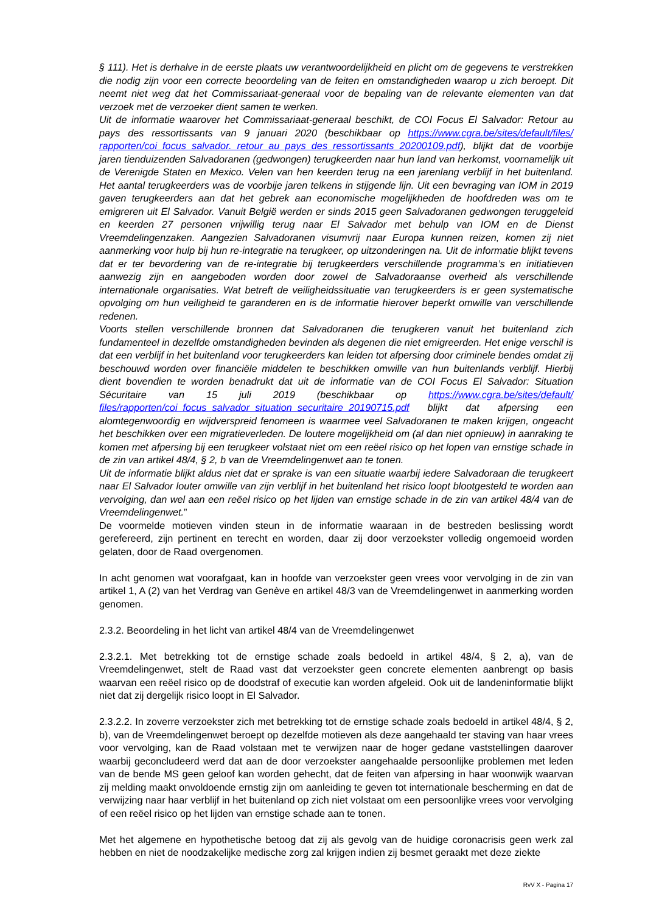§ 111). Het is derhalve in de eerste plaats uw verantwoordelijkheid en plicht om de gegevens te verstrekken die nodig zijn voor een correcte beoordeling van de feiten en omstandigheden waarop u zich beroept. Dit neemt niet weg dat het Commissariaat-generaal voor de bepaling van de relevante elementen van dat verzoek met de verzoeker dient samen te werken.
Uit de informatie waarover het Commissariaat-generaal beschikt, de COI Focus El Salvador: Retour au pays des ressortissants van 9 januari 2020 (beschikbaar op https://www.cgra.be/sites/default/files/ rapporten/coi_focus_salvador._retour_au_pays_des_ressortissants_20200109.pdf), blijkt dat de voorbije jaren tienduizenden Salvadoranen (gedwongen) terugkeerden naar hun land van herkomst, voornamelijk uit de Verenigde Staten en Mexico. Velen van hen keerden terug na een jarenlang verblijf in het buitenland. Het aantal terugkeerders was de voorbije jaren telkens in stijgende lijn. Uit een bevraging van IOM in 2019 gaven terugkeerders aan dat het gebrek aan economische mogelijkheden de hoofdreden was om te emigreren uit El Salvador. Vanuit België werden er sinds 2015 geen Salvadoranen gedwongen teruggeleid en keerden 27 personen vrijwillig terug naar El Salvador met behulp van IOM en de Dienst Vreemdelingenzaken. Aangezien Salvadoranen visumvrij naar Europa kunnen reizen, komen zij niet aanmerking voor hulp bij hun re-integratie na terugkeer, op uitzonderingen na. Uit de informatie blijkt tevens dat er ter bevordering van de re-integratie bij terugkeerders verschillende programma’s en initiatieven aanwezig zijn en aangeboden worden door zowel de Salvadoraanse overheid als verschillende internationale organisaties. Wat betreft de veiligheidssituatie van terugkeerders is er geen systematische opvolging om hun veiligheid te garanderen en is de informatie hierover beperkt omwille van verschillende redenen.
Voorts stellen verschillende bronnen dat Salvadoranen die terugkeren vanuit het buitenland zich fundamenteel in dezelfde omstandigheden bevinden als degenen die niet emigreerden. Het enige verschil is dat een verblijf in het buitenland voor terugkeerders kan leiden tot afpersing door criminele bendes omdat zij beschouwd worden over financiële middelen te beschikken omwille van hun buitenlands verblijf. Hierbij dient bovendien te worden benadrukt dat uit de informatie van de COI Focus El Salvador: Situation Sécuritaire van 15 juli 2019 (beschikbaar op https://www.cgra.be/sites/default/ files/rapporten/coi_focus_salvador_situation_securitaire_20190715.pdf blijkt dat afpersing een alomtegenwoordig en wijdverspreid fenomeen is waarmee veel Salvadoranen te maken krijgen, ongeacht het beschikken over een migratieverleden. De loutere mogelijkheid om (al dan niet opnieuw) in aanraking te komen met afpersing bij een terugkeer volstaat niet om een reëel risico op het lopen van ernstige schade in de zin van artikel 48/4, § 2, b van de Vreemdelingenwet aan te tonen.
Uit de informatie blijkt aldus niet dat er sprake is van een situatie waarbij iedere Salvadoraan die terugkeert naar El Salvador louter omwille van zijn verblijf in het buitenland het risico loopt blootgesteld te worden aan vervolging, dan wel aan een reëel risico op het lijden van ernstige schade in de zin van artikel 48/4 van de Vreemdelingenwet.”
De voormelde motieven vinden steun in de informatie waaraan in de bestreden beslissing wordt gerefereerd, zijn pertinent en terecht en worden, daar zij door verzoekster volledig ongemoeid worden gelaten, door de Raad overgenomen.
In acht genomen wat voorafgaat, kan in hoofde van verzoekster geen vrees voor vervolging in de zin van artikel 1, A (2) van het Verdrag van Genève en artikel 48/3 van de Vreemdelingenwet in aanmerking worden genomen.
2.3.2. Beoordeling in het licht van artikel 48/4 van de Vreemdelingenwet
2.3.2.1. Met betrekking tot de ernstige schade zoals bedoeld in artikel 48/4, § 2, a), van de Vreemdelingenwet, stelt de Raad vast dat verzoekster geen concrete elementen aanbrengt op basis waarvan een reëel risico op de doodstraf of executie kan worden afgeleid. Ook uit de landeninformatie blijkt niet dat zij dergelijk risico loopt in El Salvador.
2.3.2.2. In zoverre verzoekster zich met betrekking tot de ernstige schade zoals bedoeld in artikel 48/4, § 2, b), van de Vreemdelingenwet beroept op dezelfde motieven als deze aangehaald ter staving van haar vrees voor vervolging, kan de Raad volstaan met te verwijzen naar de hoger gedane vaststellingen daarover waarbij geconcludeerd werd dat aan de door verzoekster aangehaalde persoonlijke problemen met leden van de bende MS geen geloof kan worden gehecht, dat de feiten van afpersing in haar woonwijk waarvan zij melding maakt onvoldoende ernstig zijn om aanleiding te geven tot internationale bescherming en dat de verwijzing naar haar verblijf in het buitenland op zich niet volstaat om een persoonlijke vrees voor vervolging of een reëel risico op het lijden van ernstige schade aan te tonen.
Met het algemene en hypothetische betoog dat zij als gevolg van de huidige coronacrisis geen werk zal hebben en niet de noodzakelijke medische zorg zal krijgen indien zij besmet geraakt met deze ziekte
RvV X - Pagina 17